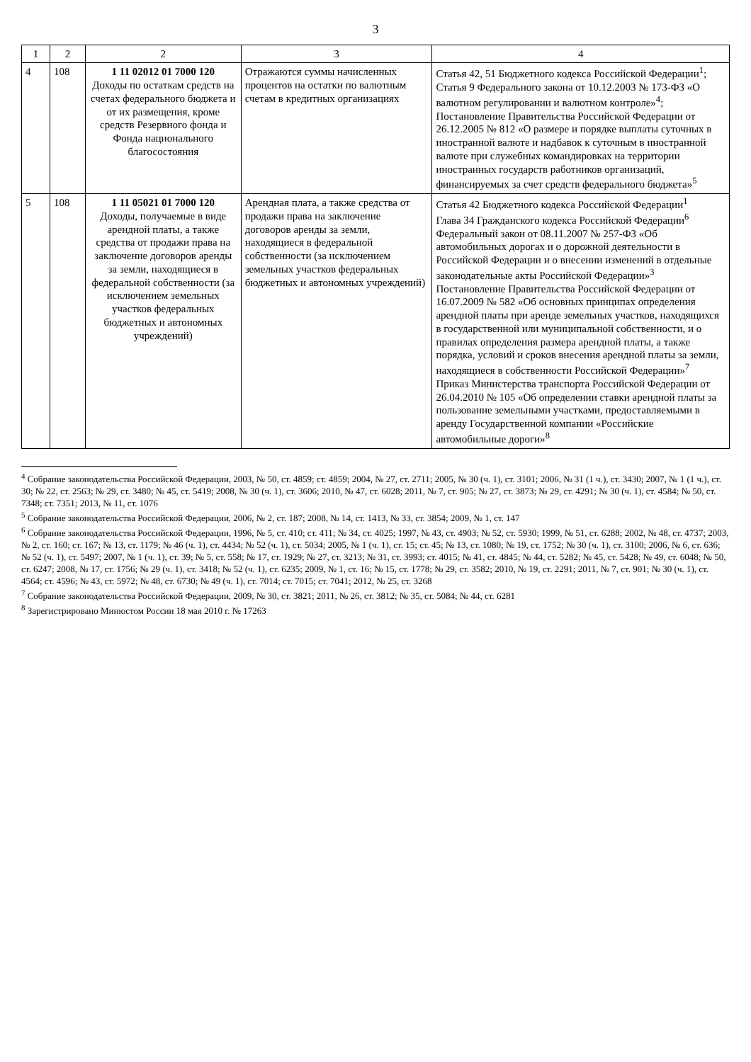3
| 1 | 2 | 2 | 3 | 4 |
| --- | --- | --- | --- | --- |
| 4 | 108 | 1 11 02012 01 7000 120 Доходы по остаткам средств на счетах федерального бюджета и от их размещения, кроме средств Резервного фонда и Фонда национального благосостояния | Отражаются суммы начисленных процентов на остатки по валютным счетам в кредитных организациях | Статья 42, 51 Бюджетного кодекса Российской Федерации<sup>1</sup>; Статья 9 Федерального закона от 10.12.2003 № 173-ФЗ «О валютном регулировании и валютном контроле»<sup>4</sup>; Постановление Правительства Российской Федерации от 26.12.2005 № 812 «О размере и порядке выплаты суточных в иностранной валюте и надбавок к суточным в иностранной валюте при служебных командировках на территории иностранных государств работников организаций, финансируемых за счет средств федерального бюджета»<sup>5</sup> |
| 5 | 108 | 1 11 05021 01 7000 120 Доходы, получаемые в виде арендной платы, а также средства от продажи права на заключение договоров аренды за земли, находящиеся в федеральной собственности (за исключением земельных участков федеральных бюджетных и автономных учреждений) | Арендная плата, а также средства от продажи права на заключение договоров аренды за земли, находящиеся в федеральной собственности (за исключением земельных участков федеральных бюджетных и автономных учреждений) | Статья 42 Бюджетного кодекса Российской Федерации<sup>1</sup> Глава 34 Гражданского кодекса Российской Федерации<sup>6</sup> Федеральный закон от 08.11.2007 № 257-ФЗ «Об автомобильных дорогах и о дорожной деятельности в Российской Федерации и о внесении изменений в отдельные законодательные акты Российской Федерации»<sup>3</sup> Постановление Правительства Российской Федерации от 16.07.2009 № 582 «Об основных принципах определения арендной платы при аренде земельных участков, находящихся в государственной или муниципальной собственности, и о правилах определения размера арендной платы, а также порядка, условий и сроков внесения арендной платы за земли, находящиеся в собственности Российской Федерации»<sup>7</sup> Приказ Министерства транспорта Российской Федерации от 26.04.2010 № 105 «Об определении ставки арендной платы за пользование земельными участками, предоставляемыми в аренду Государственной компании «Российские автомобильные дороги»<sup>8</sup> |
<sup>4</sup> Собрание законодательства Российской Федерации, 2003, № 50, ст. 4859; ст. 4859; 2004, № 27, ст. 2711; 2005, № 30 (ч. 1), ст. 3101; 2006, № 31 (1 ч.), ст. 3430; 2007, № 1 (1 ч.), ст. 30; № 22, ст. 2563; № 29, ст. 3480; № 45, ст. 5419; 2008, № 30 (ч. 1), ст. 3606; 2010, № 47, ст. 6028; 2011, № 7, ст. 905; № 27, ст. 3873; № 29, ст. 4291; № 30 (ч. 1), ст. 4584; № 50, ст. 7348; ст. 7351; 2013, № 11, ст. 1076
<sup>5</sup> Собрание законодательства Российской Федерации, 2006, № 2, ст. 187; 2008, № 14, ст. 1413, № 33, ст. 3854; 2009, № 1, ст. 147
<sup>6</sup> Собрание законодательства Российской Федерации, 1996, № 5, ст. 410; ст. 411; № 34, ст. 4025; 1997, № 43, ст. 4903; № 52, ст. 5930; 1999, № 51, ст. 6288; 2002, № 48, ст. 4737; 2003, № 2, ст. 160; ст. 167; № 13, ст. 1179; № 46 (ч. 1), ст. 4434; № 52 (ч. 1), ст. 5034; 2005, № 1 (ч. 1), ст. 15; ст. 45; № 13, ст. 1080; № 19, ст. 1752; № 30 (ч. 1), ст. 3100; 2006, № 6, ст. 636; № 52 (ч. 1), ст. 5497; 2007, № 1 (ч. 1), ст. 39; № 5, ст. 558; № 17, ст. 1929; № 27, ст. 3213; № 31, ст. 3993; ст. 4015; № 41, ст. 4845; № 44, ст. 5282; № 45, ст. 5428; № 49, ст. 6048; № 50, ст. 6247; 2008, № 17, ст. 1756; № 29 (ч. 1), ст. 3418; № 52 (ч. 1), ст. 6235; 2009, № 1, ст. 16; № 15, ст. 1778; № 29, ст. 3582; 2010, № 19, ст. 2291; 2011, № 7, ст. 901; № 30 (ч. 1), ст. 4564; ст. 4596; № 43, ст. 5972; № 48, ст. 6730; № 49 (ч. 1), ст. 7014; ст. 7015; ст. 7041; 2012, № 25, ст. 3268
<sup>7</sup> Собрание законодательства Российской Федерации, 2009, № 30, ст. 3821; 2011, № 26, ст. 3812; № 35, ст. 5084; № 44, ст. 6281
<sup>8</sup> Зарегистрировано Минюстом России 18 мая 2010 г. № 17263